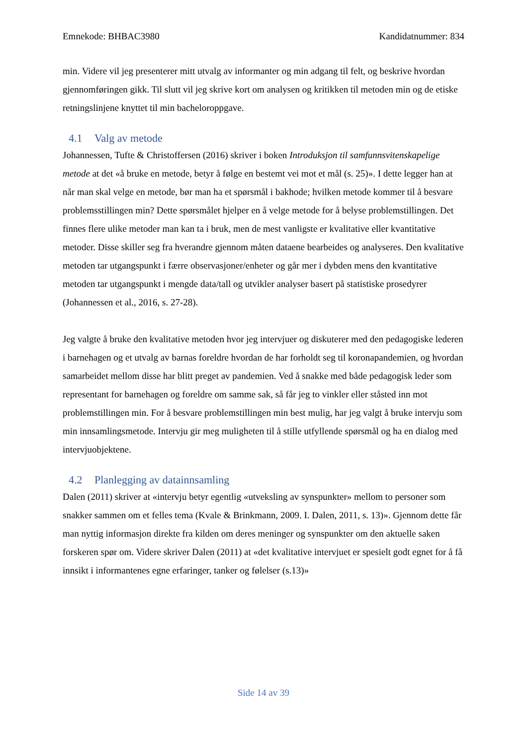Emnekode: BHBAC3980 Kandidatnummer: 834
min. Videre vil jeg presenterer mitt utvalg av informanter og min adgang til felt, og beskrive hvordan gjennomføringen gikk. Til slutt vil jeg skrive kort om analysen og kritikken til metoden min og de etiske retningslinjene knyttet til min bacheloroppgave.
4.1 Valg av metode
Johannessen, Tufte & Christoffersen (2016) skriver i boken Introduksjon til samfunnsvitenskapelige metode at det «å bruke en metode, betyr å følge en bestemt vei mot et mål (s. 25)». I dette legger han at når man skal velge en metode, bør man ha et spørsmål i bakhode; hvilken metode kommer til å besvare problemsstillingen min? Dette spørsmålet hjelper en å velge metode for å belyse problemstillingen. Det finnes flere ulike metoder man kan ta i bruk, men de mest vanligste er kvalitative eller kvantitative metoder. Disse skiller seg fra hverandre gjennom måten dataene bearbeides og analyseres. Den kvalitative metoden tar utgangspunkt i færre observasjoner/enheter og går mer i dybden mens den kvantitative metoden tar utgangspunkt i mengde data/tall og utvikler analyser basert på statistiske prosedyrer (Johannessen et al., 2016, s. 27-28).
Jeg valgte å bruke den kvalitative metoden hvor jeg intervjuer og diskuterer med den pedagogiske lederen i barnehagen og et utvalg av barnas foreldre hvordan de har forholdt seg til koronapandemien, og hvordan samarbeidet mellom disse har blitt preget av pandemien. Ved å snakke med både pedagogisk leder som representant for barnehagen og foreldre om samme sak, så får jeg to vinkler eller ståsted inn mot problemstillingen min. For å besvare problemstillingen min best mulig, har jeg valgt å bruke intervju som min innsamlingsmetode. Intervju gir meg muligheten til å stille utfyllende spørsmål og ha en dialog med intervjuobjektene.
4.2 Planlegging av datainnsamling
Dalen (2011) skriver at «intervju betyr egentlig «utveksling av synspunkter» mellom to personer som snakker sammen om et felles tema (Kvale & Brinkmann, 2009. I. Dalen, 2011, s. 13)». Gjennom dette får man nyttig informasjon direkte fra kilden om deres meninger og synspunkter om den aktuelle saken forskeren spør om. Videre skriver Dalen (2011) at «det kvalitative intervjuet er spesielt godt egnet for å få innsikt i informantenes egne erfaringer, tanker og følelser (s.13)»
Side 14 av 39